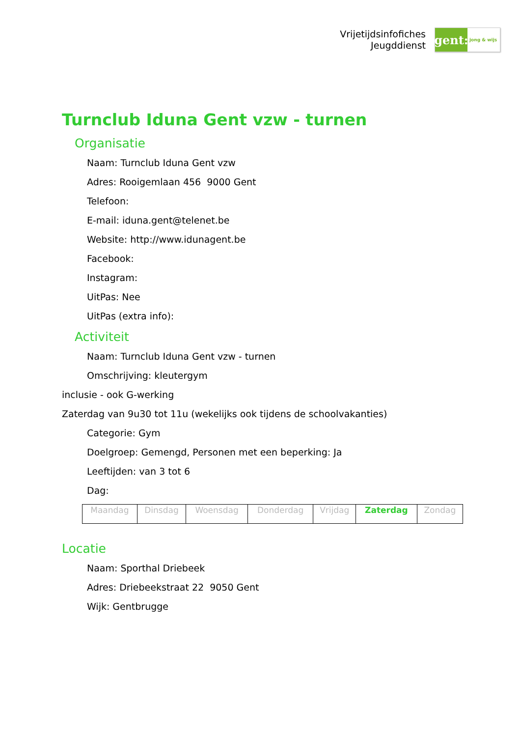Vrijetijdsinfofiches
Jeugddienst
gent:
jong & wijs
Turnclub Iduna Gent vzw - turnen
Organisatie
Naam: Turnclub Iduna Gent vzw
Adres: Rooigemlaan 456 9000 Gent
Telefoon:
E-mail: iduna.gent@telenet.be
Website: http://www.idunagent.be
Facebook:
Instagram:
UitPas: Nee
UitPas (extra info):
Activiteit
Naam: Turnclub Iduna Gent vzw - turnen
Omschrijving: kleutergym
inclusie - ook G-werking
Zaterdag van 9u30 tot 11u (wekelijks ook tijdens de schoolvakanties)
Categorie: Gym
Doelgroep: Gemengd, Personen met een beperking: Ja
Leeftijden: van 3 tot 6
Dag:
| Maandag | Dinsdag | Woensdag | Donderdag | Vrijdag | Zaterdag | Zondag |
Locatie
Naam: Sporthal Driebeek
Adres: Driebeekstraat 22 9050 Gent
Wijk: Gentbrugge